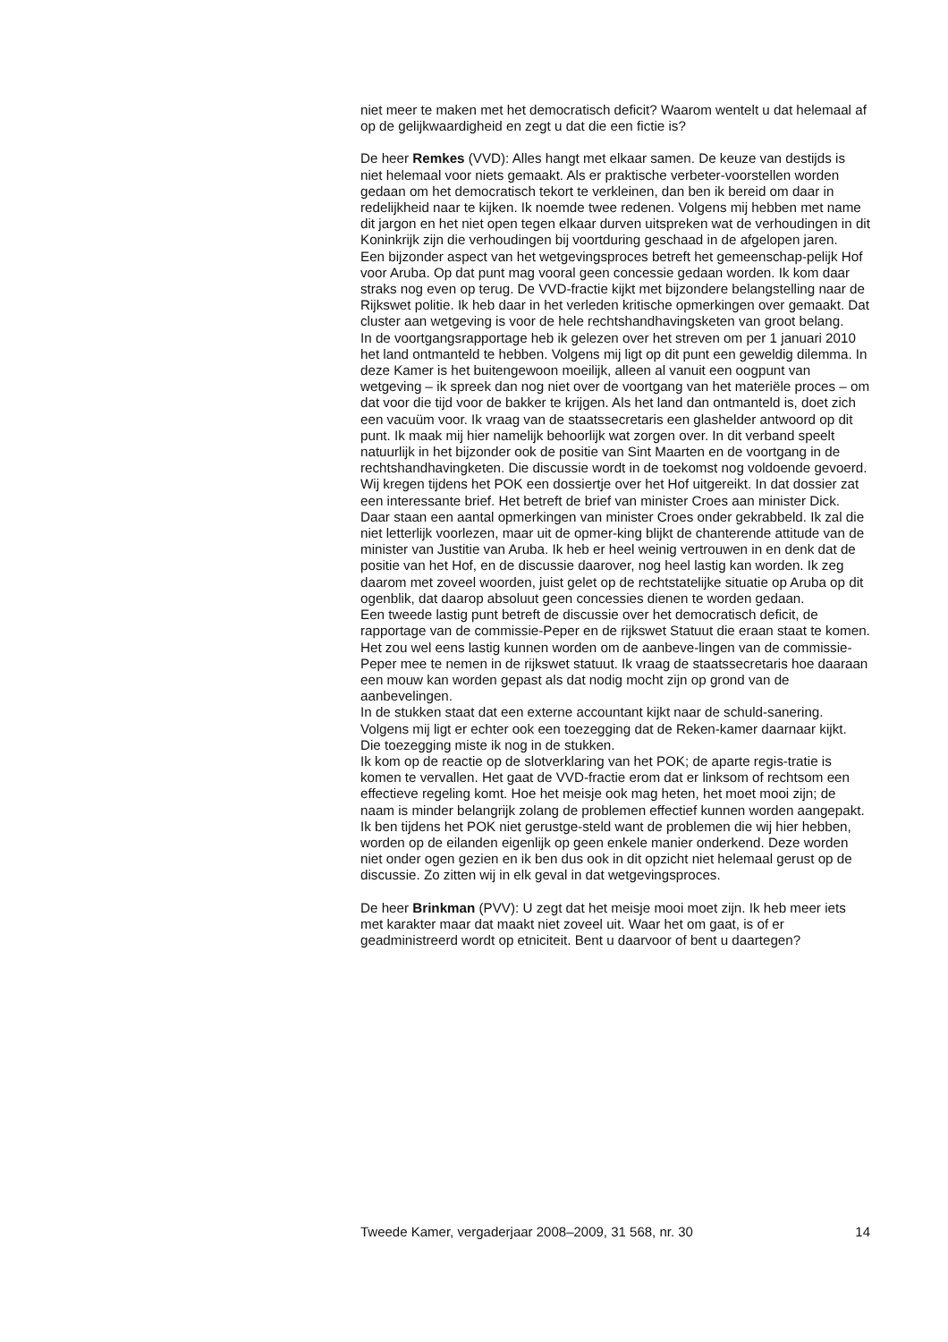niet meer te maken met het democratisch deficit? Waarom wentelt u dat helemaal af op de gelijkwaardigheid en zegt u dat die een fictie is?
De heer Remkes (VVD): Alles hangt met elkaar samen. De keuze van destijds is niet helemaal voor niets gemaakt. Als er praktische verbeter-voorstellen worden gedaan om het democratisch tekort te verkleinen, dan ben ik bereid om daar in redelijkheid naar te kijken. Ik noemde twee redenen. Volgens mij hebben met name dit jargon en het niet open tegen elkaar durven uitspreken wat de verhoudingen in dit Koninkrijk zijn die verhoudingen bij voortduring geschaad in de afgelopen jaren.
Een bijzonder aspect van het wetgevingsproces betreft het gemeenschap-pelijk Hof voor Aruba. Op dat punt mag vooral geen concessie gedaan worden. Ik kom daar straks nog even op terug. De VVD-fractie kijkt met bijzondere belangstelling naar de Rijkswet politie. Ik heb daar in het verleden kritische opmerkingen over gemaakt. Dat cluster aan wetgeving is voor de hele rechtshandhavingsketen van groot belang.
In de voortgangsrapportage heb ik gelezen over het streven om per 1 januari 2010 het land ontmanteld te hebben. Volgens mij ligt op dit punt een geweldig dilemma. In deze Kamer is het buitengewoon moeilijk, alleen al vanuit een oogpunt van wetgeving – ik spreek dan nog niet over de voortgang van het materiële proces – om dat voor die tijd voor de bakker te krijgen. Als het land dan ontmanteld is, doet zich een vacuüm voor. Ik vraag van de staatssecretaris een glashelder antwoord op dit punt. Ik maak mij hier namelijk behoorlijk wat zorgen over. In dit verband speelt natuurlijk in het bijzonder ook de positie van Sint Maarten en de voortgang in de rechtshandhavingketen. Die discussie wordt in de toekomst nog voldoende gevoerd.
Wij kregen tijdens het POK een dossiertje over het Hof uitgereikt. In dat dossier zat een interessante brief. Het betreft de brief van minister Croes aan minister Dick. Daar staan een aantal opmerkingen van minister Croes onder gekrabbeld. Ik zal die niet letterlijk voorlezen, maar uit de opmer-king blijkt de chanterende attitude van de minister van Justitie van Aruba. Ik heb er heel weinig vertrouwen in en denk dat de positie van het Hof, en de discussie daarover, nog heel lastig kan worden. Ik zeg daarom met zoveel woorden, juist gelet op de rechtstatelijke situatie op Aruba op dit ogenblik, dat daarop absoluut geen concessies dienen te worden gedaan.
Een tweede lastig punt betreft de discussie over het democratisch deficit, de rapportage van de commissie-Peper en de rijkswet Statuut die eraan staat te komen. Het zou wel eens lastig kunnen worden om de aanbeve-lingen van de commissie-Peper mee te nemen in de rijkswet statuut. Ik vraag de staatssecretaris hoe daaraan een mouw kan worden gepast als dat nodig mocht zijn op grond van de aanbevelingen.
In de stukken staat dat een externe accountant kijkt naar de schuld-sanering. Volgens mij ligt er echter ook een toezegging dat de Reken-kamer daarnaar kijkt. Die toezegging miste ik nog in de stukken.
Ik kom op de reactie op de slotverklaring van het POK; de aparte regis-tratie is komen te vervallen. Het gaat de VVD-fractie erom dat er linksom of rechtsom een effectieve regeling komt. Hoe het meisje ook mag heten, het moet mooi zijn; de naam is minder belangrijk zolang de problemen effectief kunnen worden aangepakt. Ik ben tijdens het POK niet gerustge-steld want de problemen die wij hier hebben, worden op de eilanden eigenlijk op geen enkele manier onderkend. Deze worden niet onder ogen gezien en ik ben dus ook in dit opzicht niet helemaal gerust op de discussie. Zo zitten wij in elk geval in dat wetgevingsproces.
De heer Brinkman (PVV): U zegt dat het meisje mooi moet zijn. Ik heb meer iets met karakter maar dat maakt niet zoveel uit. Waar het om gaat, is of er geadministreerd wordt op etniciteit. Bent u daarvoor of bent u daartegen?
Tweede Kamer, vergaderjaar 2008–2009, 31 568, nr. 30 14